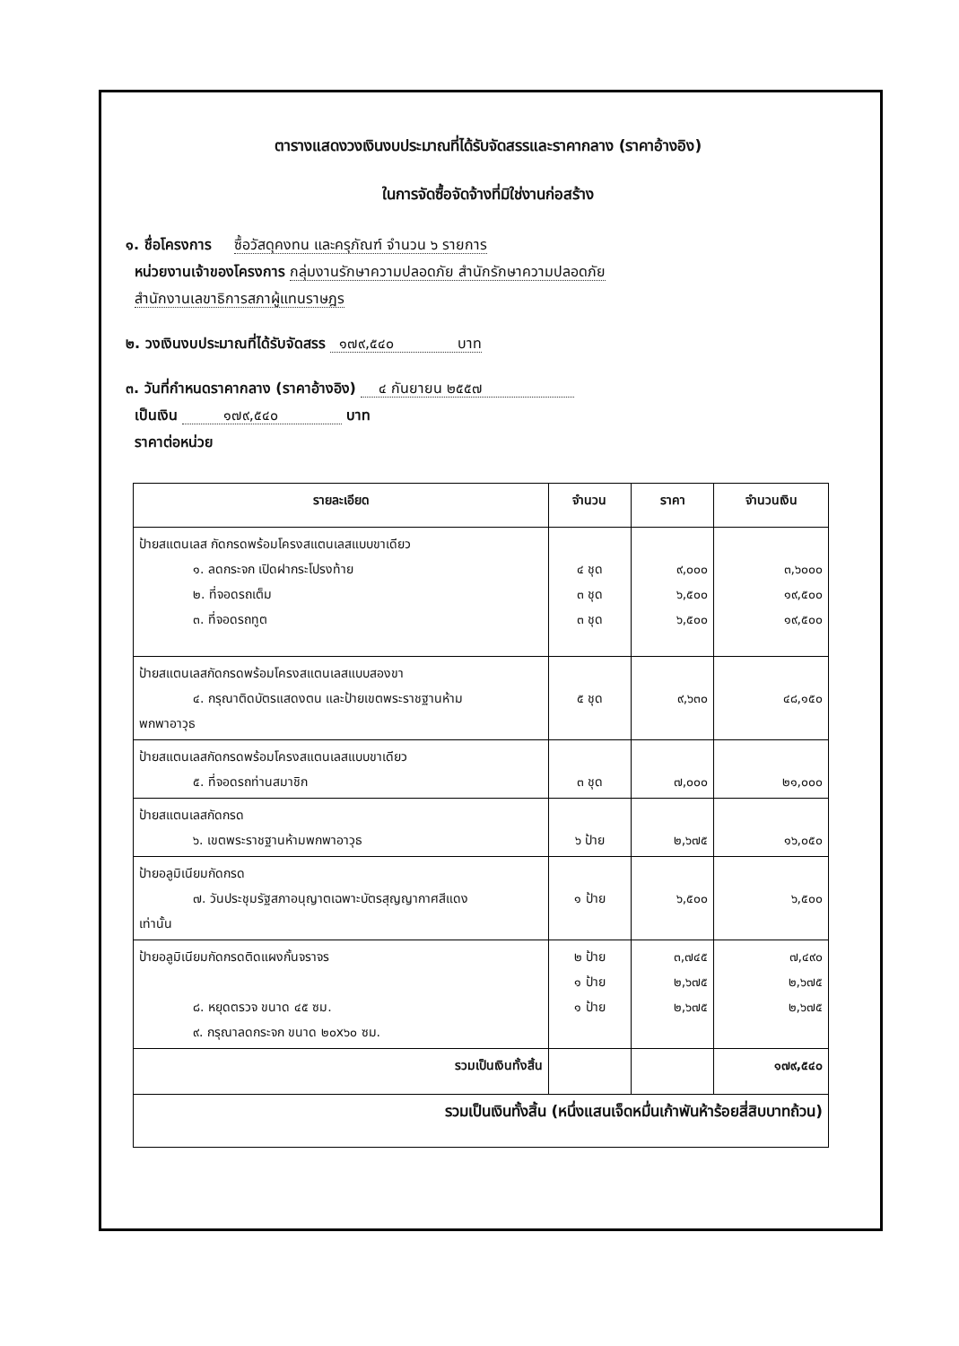ตารางแสดงวงเงินงบประมาณที่ได้รับจัดสรรและราคากลาง (ราคาอ้างอิง)
ในการจัดซื้อจัดจ้างที่มิใช่งานก่อสร้าง
๑. ชื่อโครงการ ซื้อวัสดุคงทน และครุภัณฑ์ จำนวน ๖ รายการ
หน่วยงานเจ้าของโครงการ กลุ่มงานรักษาความปลอดภัย สำนักรักษาความปลอดภัย
สำนักงานเลขาธิการสภาผู้แทนราษฎร
๒. วงเงินงบประมาณที่ได้รับจัดสรร ๑๗๙,๕๔๐ บาท
๓. วันที่กำหนดราคากลาง (ราคาอ้างอิง) ๔ กันยายน ๒๕๕๗
เป็นเงิน ๑๗๙,๕๔๐ บาท
ราคาต่อหน่วย
| รายละเอียด | จำนวน | ราคา | จำนวนเงิน |
| --- | --- | --- | --- |
| ป้ายสแตนเลส กัดกรดพร้อมโครงสแตนเลสแบบขาเดียว ๑. ลดกระจก เปิดฝากระโปรงท้าย ๒. ที่จอดรถเต็ม ๓. ที่จอดรถทูต | ๔ ชุด ๓ ชุด ๓ ชุด | ๙,๐๐๐ ๖,๕๐๐ ๖,๕๐๐ | ๓,๖๐๐๐ ๑๙,๕๐๐ ๑๙,๕๐๐ |
| ป้ายสแตนเลสกัดกรดพร้อมโครงสแตนเลสแบบสองขา ๔. กรุณาติดบัตรแสดงตน และป้ายเขตพระราชฐานห้าม พกพาอาวุธ | ๕ ชุด | ๙,๖๓๐ | ๔๘,๑๕๐ |
| ป้ายสแตนเลสกัดกรดพร้อมโครงสแตนเลสแบบขาเดียว ๕. ที่จอดรถท่านสมาชิก | ๓ ชุด | ๗,๐๐๐ | ๒๑,๐๐๐ |
| ป้ายสแตนเลสกัดกรด ๖. เขตพระราชฐานห้ามพกพาอาวุธ | ๖ ป้าย | ๒,๖๗๕ | ๑๖,๐๕๐ |
| ป้ายอลูมิเนียมกัดกรด ๗. วันประชุมรัฐสภาอนุญาตเฉพาะบัตรสุญญากาศสีแดง เท่านั้น | ๑ ป้าย | ๖,๕๐๐ | ๖,๕๐๐ |
| ป้ายอลูมิเนียมกัดกรดติดแผงกั้นจราจร ๘. หยุดตรวจ ขนาด ๔๕ ซม. ๙. กรุณาลดกระจก ขนาด ๒๐x๖๐ ซม. | ๒ ป้าย ๑ ป้าย ๑ ป้าย | ๓,๗๔๕ ๒,๖๗๕ ๒,๖๗๕ | ๗,๔๙๐ ๒,๖๗๕ ๒,๖๗๕ |
| รวมเป็นเงินทั้งสิ้น | | | ๑๗๙,๕๔๐ |
| รวมเป็นเงินทั้งสิ้น (หนึ่งแสนเจ็ดหมื่นเก้าพันห้าร้อยสี่สิบบาทถ้วน) | | | |